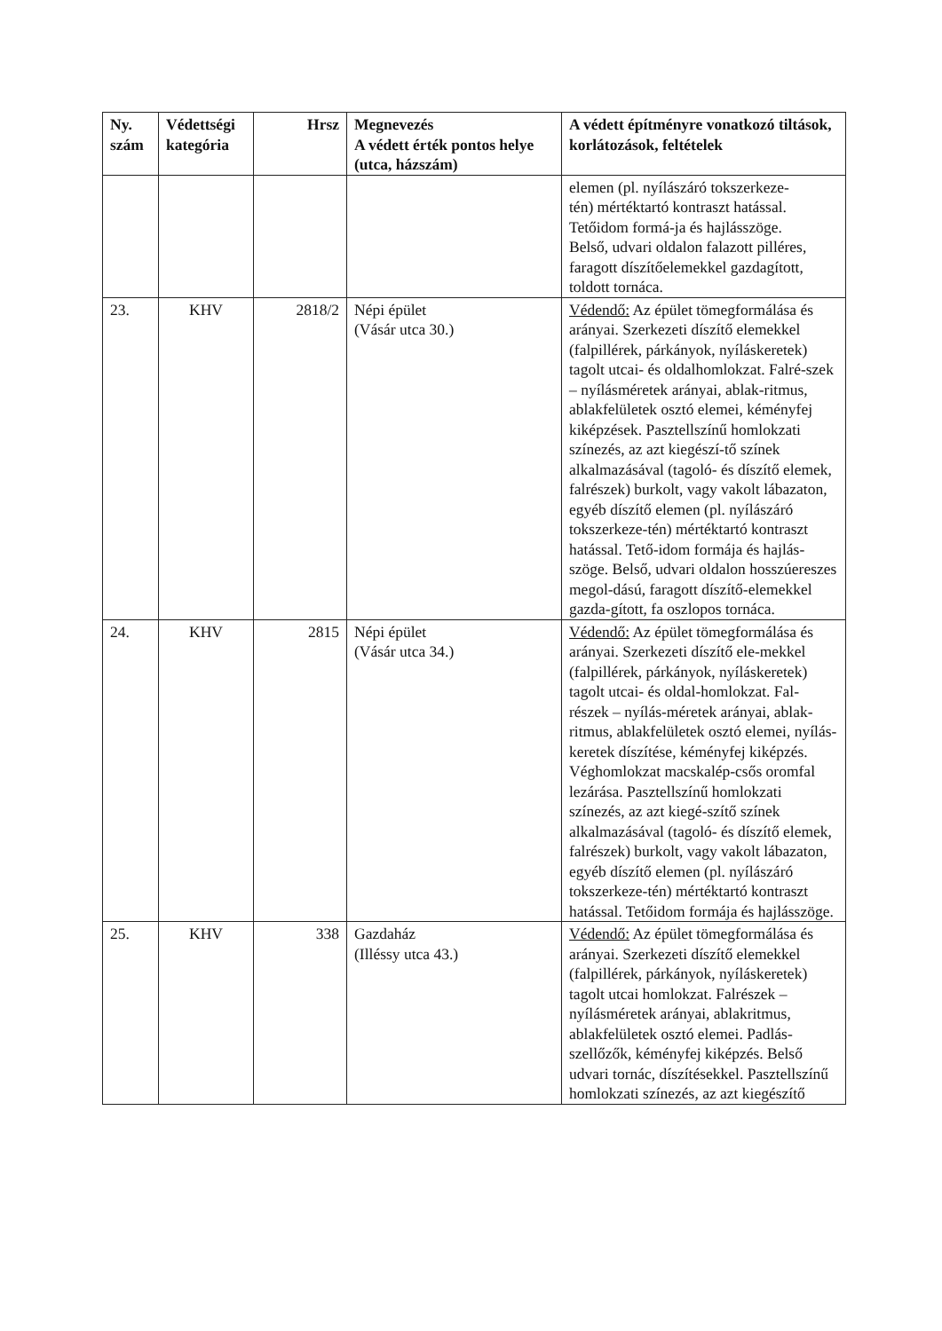| Ny. szám | Védettségi kategória | Hrsz | Megnevezés A védett érték pontos helye (utca, házszám) | A védett építményre vonatkozó tiltások, korlátozások, feltételek |
| --- | --- | --- | --- | --- |
| | | | | elemen (pl. nyílászáró tokszerkeze- tén) mértéktartó kontraszt hatással. Tetőidom formá-ja és hajlásszöge. Belső, udvari oldalon falazott pilléres, faragott díszítőelemekkel gazdagított, toldott tornáca. |
| 23. | KHV | 2818/2 | Népi épület (Vásár utca 30.) | Védendő: Az épület tömegformálása és arányai. Szerkezeti díszítő elemekkel (falpillérek, párkányok, nyíláskeretek) tagolt utcai- és oldalhomlokzat. Falré-szek – nyílásméretek arányai, ablak-ritmus, ablakfelületek osztó elemei, kéményfej kiképzések. Pasztellszínű homlokzati színezés, az azt kiegészí-tő színek alkalmazásával (tagoló- és díszítő elemek, falrészek) burkolt, vagy vakolt lábazaton, egyéb díszítő elemen (pl. nyílászáró tokszerkeze-tén) mértéktartó kontraszt hatással. Tető-idom formája és hajlás-szöge. Belső, udvari oldalon hosszúereszes megol-dású, faragott díszítő-elemekkel gazda-gított, fa oszlopos tornáca. |
| 24. | KHV | 2815 | Népi épület (Vásár utca 34.) | Védendő: Az épület tömegformálása és arányai. Szerkezeti díszítő ele-mekkel (falpillérek, párkányok, nyíláskeretek) tagolt utcai- és oldal-homlokzat. Fal-részek – nyílás-méretek arányai, ablak-ritmus, ablakfelületek osztó elemei, nyílás-keretek díszítése, kéményfej kiképzés. Véghomlokzat macskalép-csős oromfal lezárása. Pasztellszínű homlokzati színezés, az azt kiegé-szítő színek alkalmazásával (tagoló- és díszítő elemek, falrészek) burkolt, vagy vakolt lábazaton, egyéb díszítő elemen (pl. nyílászáró tokszerkeze-tén) mértéktartó kontraszt hatással. Tetőidom formája és hajlásszöge. |
| 25. | KHV | 338 | Gazdaház (Illéssy utca 43.) | Védendő: Az épület tömegformálása és arányai. Szerkezeti díszítő elemekkel (falpillérek, párkányok, nyíláskeretek) tagolt utcai homlokzat. Falrészek – nyílásméretek arányai, ablakritmus, ablakfelületek osztó elemei. Padlás-szellőzők, kéményfej kiképzés. Belső udvari tornác, díszítésekkel. Pasztellszínű homlokzati színezés, az azt kiegészítő |